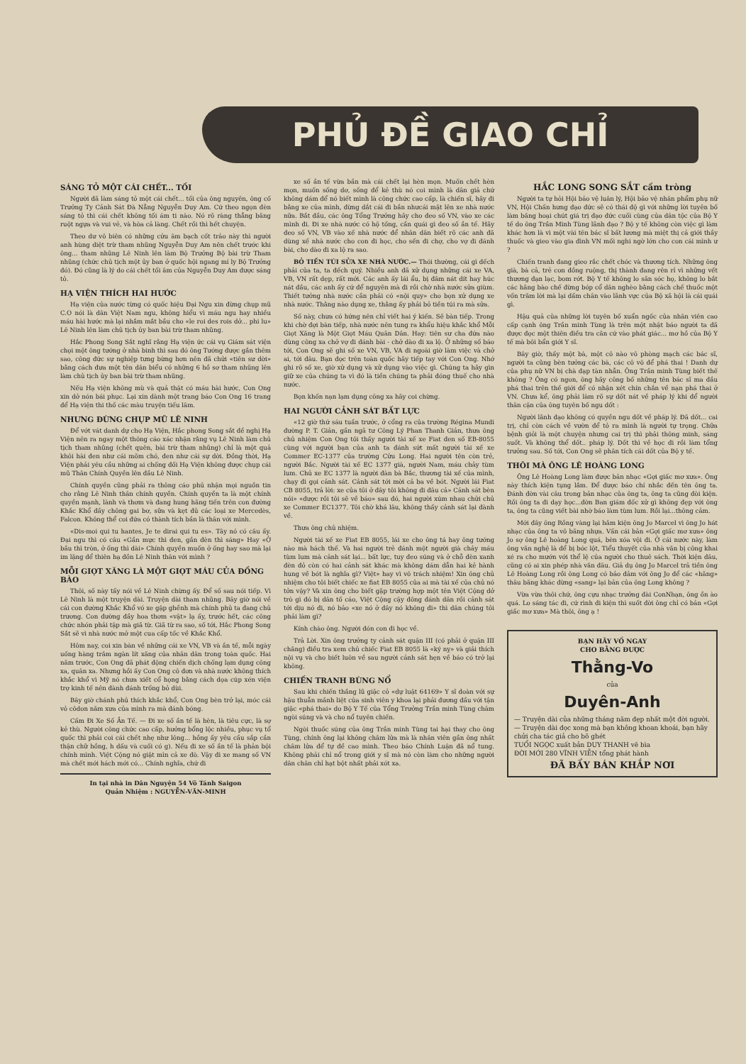PHỦ ĐỀ GIAO CHỈ
SÁNG TỎ MỘT CÁI CHẾT... TỐI
Người đã làm sáng tỏ một cái chết... tối của ông nguyên, ông cố Trưởng Ty Cảnh Sát Đà Nẵng Nguyễn Duy Am. Cứ theo ngọn đèn sáng tỏ thì cái chết không tối ám ti nào. Nó rõ ràng thẳng băng ruột ngựa và vui vẻ, và hòa cả làng. Chết rồi thì hết chuyện.
Theo dư vô biên có những cửu âm bạch cốt trảo này thì người anh hùng diệt trừ tham nhũng Nguyễn Duy Am nên chết trước khi ông... tham nhũng Lê Ninh lên làm Bộ Trưởng Bộ bài trừ Tham nhũng (chức chủ tịch một ủy ban ở quốc hội ngang mí ly Bộ Trưởng đó). Đó cũng là lý do cái chết tối âm của Nguyễn Duy Am được sáng tỏ.
HẠ VIỆN THÍCH HAI HƯỚC
Hạ viện của nước từng có quốc hiệu Đại Ngu xin đừng chụp mũ C.O nói là dân Việt Nam ngu, không hiểu vì máu ngu hay nhiều máu hài hước mà lại nhắm mắt bầu cho «le roi des rois dở... phi lu» Lê Ninh lên làm chủ tịch ủy ban bài trừ tham nhũng.
Hắc Phong Song Sắt nghĩ rằng Hạ viện ức cái vụ Giám sát viện chọi một ông tướng ở nhà binh thì sau đó ông Tướng được gắn thêm sao, công đức sự nghiệp tưng bừng hơn nên đã chửi «tiên sư dời» bằng cách đưa một tên dân biểu có những 6 hồ sơ tham nhũng lên làm chủ tịch ủy ban bài trừ tham nhũng.
Nếu Hạ viện không mù và quả thật có máu hài hước, Con Ong xin dở nón bái phục. Lại xin dành một trang báo Con Ong 16 trang để Hạ viện thi thố các màu truyện tiếu lâm.
NHƯNG ĐỪNG CHỤP MŨ LÊ NINH
Để vớt vát danh dự cho Hạ Viện, Hắc phong Song sắt đề nghị Hạ Viện nên ra ngay một thông cáo xác nhận rằng vụ Lê Ninh làm chủ tịch tham nhũng (chết quên, bài trừ tham nhũng) chỉ là một quả khôi hài đen như cái mõm chó, đen như cái sự dời. Đồng thời, Hạ Viện phải yêu cầu những ai chống đối Hạ Viện không được chụp cái mũ Thân Chính Quyền lên đầu Lê Ninh.
Chính quyền cũng phải ra thông cáo phủ nhận mọi nguồn tin cho rằng Lê Ninh thân chính quyền. Chính quyền ta là một chính quyền mạnh, lành và thơm và đang hung hăng tiến trên con đường Khắc Khổ đầy chông gai bơ, sữa và kẹt đủ các loại xe Mercedès, Falcon. Không thể coi đứa có thành tích bần là thân với mình.
«Dis-moi qui tu hantes, Je te dirai qui tu es». Tây nó có câu ấy. Đại ngu thì có câu «Gần mực thì đen, gần đèn thì sáng» Hay «Ở bầu thì tròn, ở ống thì dài» Chính quyền muốn ở ống hay sao mà lại im lặng để thiên hạ đồn Lê Ninh thân với mình ?
MỖI GIỌT XĂNG LÀ MỘT GIỌT MÁU CỦA ĐỒNG BÀO
Thôi, số này tấy nói về Lê Ninh chừng ấy. Để số sau nói tiếp. Vì Lê Ninh là một truyện dài. Truyện dài tham nhũng. Bây giờ nói về cái con đường Khắc Khổ vó xe gập ghềnh mà chính phủ ta đang chủ trương. Con đường đầy hoa thơm «vật» lạ ấy, trước hết, các công chức nhón phải tập mà giã từ. Giã từ ra sao, số tới, Hắc Phong Song Sắt sẽ vì nhà nước mở một cua cấp tốc về Khắc Khổ.
Hôm nay, coi xin bàn về những cái xe VN, VB và ần tế, mỗi ngày uống hàng trăm ngàn lít xăng của nhân dân trong toàn quốc. Hai năm trước, Con Ong đã phát động chiến dịch chống lạm dụng công xa, quân xa. Nhưng hồi ấy Con Ong cô đơn và nhà nước không thích khắc khổ vì Mỹ nó chưa xiết cổ họng bằng cách dọa cúp xén viện trợ kinh tế nên đành đánh trống bỏ dùi.
Bây giờ chánh phủ thích khắc khổ, Con Ong bèn trở lại, móc cái vỏ côdon năm xưa của mình ra mà đánh bóng.
Cấm Đi Xe Số Ần Tế. — Đi xe số ần tế là hèn, là tiêu cực, là sợ kẻ thù. Người công chức cao cấp, hưởng bổng lộc nhiều, phục vụ tổ quốc thì phải coi cái chết nhẹ như lông... hồng ấy yêu cầu sắp cần thận chữ hồng, h dấu và cuối có g). Nếu đi xe số ần tế là phản bội chính mình. Việt Cộng nó giật mìn cả xe đò. Vậy đi xe mang số VN mà chết mới hách mới có... Chính nghĩa, chứ đi
In tại nhà in Dân Nguyện 54 Võ Tánh Saigon
Quản Nhiệm : NGUYỄN-VĂN-MINH
xe số ần tế vừa bần mà cái chết lại hèn mọn. Muốn chết hèn mọn, muốn sống dơ, sống để kẻ thù nó coi mình là dân giả chứ không dám để nó biết mình là công chức cao cấp, là chiến sĩ, hãy đi bằng xe của mình, đừng dắt cái đi bần nhưcái mặt lên xe nhà nước nữa. Bắt đầu, các ông Tổng Trưởng hãy cho đeo số VN, vào xe các mình đi. Đi xe nhà nước có hộ tống, cần quái gì đeo số ần tế. Hãy đeo số VN, VB vào xế nhà nước để nhân dân biết rõ các anh đã dùng xế nhà nước cho con đi học, cho sến đi chợ, cho vợ đi đánh bài, cho dào đi xa lộ ra sao.
BỎ TIỀN TÚI SỬA XE NHÀ NƯỚC.— Thói thường, cái gì đếch phải của ta, ta đếch quý. Nhiều anh đã xử dụng những cái xe VA, VB, VN rất dẹp, rất mới. Các anh ấy lái ẩu, bị đâm nát dít hay húc nát đầu, các anh ấy cứ để nguyên mà đi rồi chờ nhà nước sửa giùm. Thiết tưởng nhà nước cần phải có «nội quy» cho bọn xử dụng xe nhà nước. Thằng nào dụng xe, thằng ấy phải bỏ tiền túi ra mà sửa.
Số này, chưa có hứng nên chỉ viết hai ý kiến. Sẽ bàn tiếp. Trong khi chờ đợi bàn tiếp, nhà nước nên tung ra khẩu hiệu khắc khổ Mỗi Giọt Xăng là Một Giọt Máu Quân Dân. Hay: tiên sư cha đứa nào dùng công xa chở vợ đi đánh bài - chở dào đi xa lộ. Ở những số báo tới, Con Ong sẽ ghi số xe VN, VB, VA đi ngoài giờ làm việc và chở ai, tới đâu. Bạn đọc trên toàn quốc hãy tiếp tay với Con Ong. Nhớ ghi rõ số xe, giờ xử dụng và xử dụng vào việc gì. Chúng ta hãy gìn giữ xe của chúng ta vì đó là tiền chúng ta phải đóng thuế cho nhà nước.
Bọn khốn nạn lạm dụng công xa hãy coi chừng.
HAI NGƯỜI CẢNH SÁT BẤT LỰC
«12 giờ thứ sáu tuần trước, ở cổng ra của trường Régina Mundi đường P. T. Giản, gần ngã tư Công Lý Phan Thanh Giản, thưa ông chủ nhiệm Con Ong tôi thấy người tài xế xe Fiat đen số EB-8055 cùng với người bạn của anh ta đánh sứt mất người tài xế xe Commer EC-1377 của trường Cửu Long. Hai người tên còn trẻ, người Bắc. Người tài xế EC 1377 già, người Nam, máu chảy tùm lum. Chủ xe EC 1377 là người đàn bà Bắc, thương tài xế của mình, chạy đi gọi cảnh sát. Cảnh sát tới mời cả ba về bót. Người lái Fiat CB 8055, trả lời: xe của tôi ở đây tôi không đi đâu cả» Cảnh sát bèn nói» «được rồi tôi sẽ về báo» sau đó, hai người xúm nhau chửi chủ xe Commer EC1377. Tôi chờ khá lâu, không thấy cảnh sát lại đành về.
Thưa ông chủ nhiệm.
Người tài xế xe Fiat EB 8055, lái xe cho ông tá hay ông tướng nào mà hách thế. Và hai người trẻ đánh một người già chảy máu tùm lum mà cảnh sát lại... bất lực, tuy đeo súng và ở chỗ đèn xanh đèn đỏ còn có hai cảnh sát khác mà không dám dẫn hai kẻ hành hung về bót là nghĩa gì? Việt» hay vì vô trách nhiệm! Xin ông chủ nhiệm cho tôi biết chiếc xe fiat EB 8055 của ai mà tài xế của chủ nó tởn vậy? Và xin ông cho biết gặp trường hợp một tên Việt Cộng dở trò gì đó bị dân tố cáo, Việt Cộng cậy đông đánh dân rồi cảnh sát tới dịu nó đi, nó bảo «xe nó ở đây nó không đi» thì dân chúng tôi phải làm gì?
Kính chào ông. Người đón con đi học về.
Trả Lời. Xin ông trưởng ty cảnh sát quận III (có phải ở quận III chăng) điều tra xem chủ chiếc Fiat EB 8055 là «ký nỵ» và giải thích nội vụ và cho biết luôn về sau người cảnh sát hẹn về báo có trở lại không.
CHIẾN TRANH BÙNG NỔ
Sau khi chiến thắng lũ giặc cỏ «dự luật 64169» Y sĩ đoàn với sự hậu thuẫn mãnh liệt của sinh viên y khoa lại phải đương đầu với tận giặc «phá thai» do Bộ Y Tế của Tổng Trưởng Trần minh Tùng châm ngòi súng và và cho nổ tuyên chiến.
Ngòi thuốc súng của ông Trần minh Tùng tai hại thay cho ông Tùng, chính ông lại không châm lửa mà là nhân viên gần ông nhất châm lửa để tự đề cao mình. Theo báo Chính Luận đã nổ tung. Không phải chỉ nổ trong giới y sĩ mà nó còn làm cho những người dân chân chỉ hạt bột nhất phải xót xa.
HẮC LONG SONG SẮT cầm tròng
Người ta tự hỏi Hội bảo vệ luân lý, Hội bảo vệ nhân phẩm phụ nữ VN, Hội Chấn hưng đạo đức sẽ có thái độ gì với những lời tuyên bố làm băng hoại chút giá trị đạo đức cuối cùng của dân tộc của Bộ Y tế do ông Trần Minh Tùng lãnh đạo ? Bộ y tế không còn việc gì làm khác hơn là vì một vài tên bác sĩ bất lương mà miệt thị cả giới thầy thuốc và gieo vào gia đình VN mối nghi ngờ lớn cho con cái mình ư ?
Chiến tranh đang gieo rắc chết chóc và thương tích. Những ông già, bà cả, trẻ con đồng ruộng, thị thành đang rên rỉ vì những vết thương đạn lạc, bom rớt. Bộ Y tế không lo săn sóc họ, không lo bắt các hãng bào chế đừng bóp cổ dân nghèo bằng cách chế thuốc một vốn trăm lời mà lại dấm chân vào lãnh vực của Bộ xã hội là cái quái gì.
Hậu quả của những lời tuyên bố xuẩn ngốc của nhân viên cao cấp cạnh ông Trần minh Tùng là trên một nhật báo người ta đã được đọc một thiên điều tra căn cứ vào phát giác... mơ hồ của Bộ Y tế mà bôi bẩn giới Y sĩ.
Bây giờ, thấy một bà, một cô nào vô phòng mạch các bác sĩ, người ta cũng bèn tưởng các bà, các cô vô để phá thai ! Danh dự của phụ nữ VN bị chà đạp tàn nhẫn. Ông Trần minh Tùng biết thế không ? Ông có ngon, ông hãy công bố những tên bác sĩ ma đầu phá thai trên thế giới để có nhận xét chín chắn về nạn phá thai ở VN. Chưa kể, ông phải làm rõ sự dốt nát về pháp lý khi để người thân cận của ông tuyên bố ngu dốt :
Người lãnh đạo không có quyền ngu dốt về pháp lý. Đã dốt... cai trị, chỉ còn cách về vườn để tỏ ra mình là người tự trọng. Chữa bệnh giỏi là một chuyện nhưng cai trị thì phải thông minh, sáng suốt. Và không thể dốt.. pháp lý. Dốt thì về học đi rồi làm tổng trưởng sau. Số tới, Con Ong sẽ phân tích cái dốt của Bộ y tế.
THÔI MÀ ÔNG LÊ HOÀNG LONG
Ông Lê Hoàng Long làm được bản nhạc «Gợi giấc mơ xưa». Ông này thích kiện tụng lắm. Để được báo chí nhắc đến tên ông ta. Đánh đờn vài câu trong bản nhạc của ông ta, ông ta cũng đòi kiện. Rồi ông ta đi dạy học...đờn Ban giám đốc xử gì không đẹp với ông ta, ông ta cũng viết bài nhờ báo làm tùm lum. Rồi lại...thông cảm.
Mới đây ông Rồng vàng lại hăm kiện ông Jo Marcel vì ông Jo hát nhạc của ông ta vô băng nhựa. Vấn cái bản «Gợi giấc mơ xưa» ông Jo sợ ông Lê hoàng Long quá, bèn xóa vội đi. Ở cái nước này, làm ông văn nghệ là để bị bóc lột, Tiểu thuyết của nhà văn bị công khai xé ra cho mướn với thể lệ của người cho thuê sách. Thời kiện đâu, cũng có ai xin phép nhà văn đâu. Giả dụ ông Jo Marcel trả tiền ông Lê Hoàng Long rồi ông Long có bảo đảm với ông Jo để các «hãng» thâu băng khác đừng «sang» lại bản của ông Long không ?
Vừa vừa thôi chứ, ông cựu nhạc trưởng đài ConNhạn, ông ồn ào quá. Lo sáng tác đi, cứ rình đi kiện thì suốt đời ông chỉ có bản «Gợi giấc mơ xưa» Mà thôi, ông ạ !
BẠN HÃY VỒ NGAY
CHO BẰNG ĐƯỢC
Thằng-Vo
của
Duyên-Anh
— Truyện dài của những tháng năm đẹp nhất một đời người.
— Truyện dài đọc xong mà bạn không khoan khoái, bạn hãy chửi cha tác giả cho bõ ghét
TUỔI NGỌC xuất bản DUY THANH vẽ bìa
ĐỜI MỚI 280 VĨNH VIỄN tổng phát hành
ĐÃ BẦY BÁN KHẮP NƠI